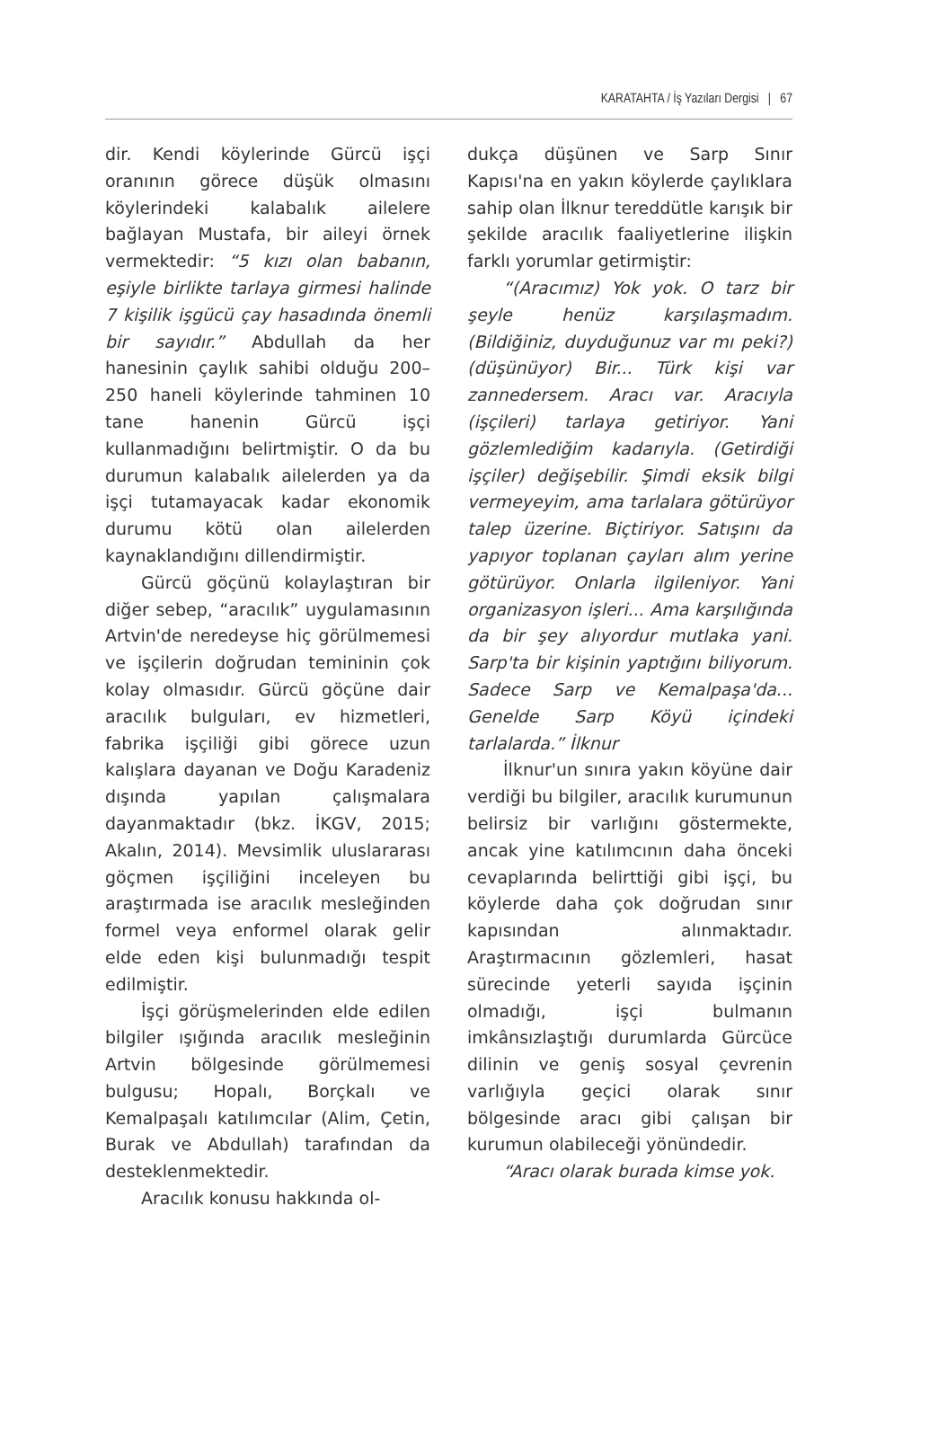KARATAHTA / İş Yazıları Dergisi | 67
dir. Kendi köylerinde Gürcü işçi oranının görece düşük olmasını köylerindeki kalabalık ailelere bağlayan Mustafa, bir aileyi örnek vermektedir: “5 kızı olan babanın, eşiyle birlikte tarlaya girmesi halinde 7 kişilik işgücü çay hasadında önemli bir sayıdır.” Abdullah da her hanesinin çaylık sahibi olduğu 200–250 haneli köylerinde tahminen 10 tane hanenin Gürcü işçi kullanmadığını belirtmiştir. O da bu durumun kalabalık ailelerden ya da işçi tutamayacak kadar ekonomik durumu kötü olan ailelerden kaynaklandığını dillendirmiştir.
Gürcü göçünü kolaylaştıran bir diğer sebep, “aracılık” uygulamasının Artvin'de neredeyse hiç görülmemesi ve işçilerin doğrudan temininin çok kolay olmasıdır. Gürcü göçüne dair aracılık bulguları, ev hizmetleri, fabrika işçiliği gibi görece uzun kalışlara dayanan ve Doğu Karadeniz dışında yapılan çalışmalara dayanmaktadır (bkz. İKGV, 2015; Akalın, 2014). Mevsimlik uluslararası göçmen işçiliğini inceleyen bu araştırmada ise aracılık mesleğinden formel veya enformel olarak gelir elde eden kişi bulunmadığı tespit edilmiştir.
İşçi görüşmelerinden elde edilen bilgiler ışığında aracılık mesleğinin Artvin bölgesinde görülmemesi bulgusu; Hopalı, Borçkalı ve Kemalpaşalı katılımcılar (Alim, Çetin, Burak ve Abdullah) tarafından da desteklenmektedir.
Aracılık konusu hakkında ol-
dukça düşünen ve Sarp Sınır Kapısı'na en yakın köylerde çaylıklara sahip olan İlknur tereddütle karışık bir şekilde aracılık faaliyetlerine ilişkin farklı yorumlar getirmiştir:
“(Aracımız) Yok yok. O tarz bir şeyle henüz karşılaşmadım. (Bildiğiniz, duyduğunuz var mı peki?) (düşünüyor) Bir... Türk kişi var zannedersem. Aracı var. Aracıyla (işçileri) tarlaya getiriyor. Yani gözlemlediğim kadarıyla. (Getirdiği işçiler) değişebilir. Şimdi eksik bilgi vermeyeyim, ama tarlalara götürüyor talep üzerine. Biçtiriyor. Satışını da yapıyor toplanan çayları alım yerine götürüyor. Onlarla ilgileniyor. Yani organizasyon işleri... Ama karşılığında da bir şey alıyordur mutlaka yani. Sarp'ta bir kişinin yaptığını biliyorum. Sadece Sarp ve Kemalpaşa'da... Genelde Sarp Köyü içindeki tarlalarda.” İlknur
İlknur'un sınıra yakın köyüne dair verdiği bu bilgiler, aracılık kurumunun belirsiz bir varlığını göstermekte, ancak yine katılımcının daha önceki cevaplarında belirttiği gibi işçi, bu köylerde daha çok doğrudan sınır kapısından alınmaktadır. Araştırmacının gözlemleri, hasat sürecinde yeterli sayıda işçinin olmadığı, işçi bulmanın imkânsızlaştığı durumlarda Gürcüce dilinin ve geniş sosyal çevrenin varlığıyla geçici olarak sınır bölgesinde aracı gibi çalışan bir kurumun olabileceği yönündedir.
“Aracı olarak burada kimse yok.